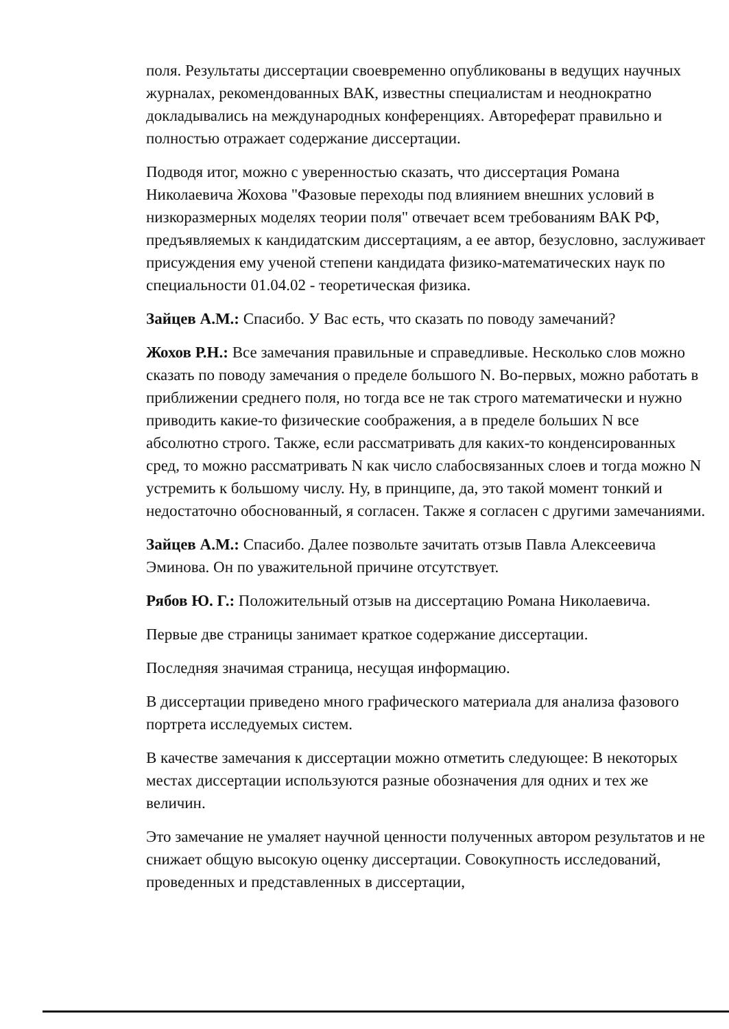поля. Результаты диссертации своевременно опубликованы в ведущих научных журналах, рекомендованных ВАК, известны специалистам и неоднократно докладывались на международных конференциях. Автореферат правильно и полностью отражает содержание диссертации.
Подводя итог, можно с уверенностью сказать, что диссертация Романа Николаевича Жохова "Фазовые переходы под влиянием внешних условий в низкоразмерных моделях теории поля" отвечает всем требованиям ВАК РФ, предъявляемых к кандидатским диссертациям, а ее автор, безусловно, заслуживает присуждения ему ученой степени кандидата физико-математических наук по специальности 01.04.02 - теоретическая физика.
Зайцев А.М.: Спасибо. У Вас есть, что сказать по поводу замечаний?
Жохов Р.Н.: Все замечания правильные и справедливые. Несколько слов можно сказать по поводу замечания о пределе большого N. Во-первых, можно работать в приближении среднего поля, но тогда все не так строго математически и нужно приводить какие-то физические соображения, а в пределе больших N все абсолютно строго. Также, если рассматривать для каких-то конденсированных сред, то можно рассматривать N как число слабосвязанных слоев и тогда можно N устремить к большому числу. Ну, в принципе, да, это такой момент тонкий и недостаточно обоснованный, я согласен. Также я согласен с другими замечаниями.
Зайцев А.М.: Спасибо. Далее позвольте зачитать отзыв Павла Алексеевича Эминова. Он по уважительной причине отсутствует.
Рябов Ю. Г.: Положительный отзыв на диссертацию Романа Николаевича.
Первые две страницы занимает краткое содержание диссертации.
Последняя значимая страница, несущая информацию.
В диссертации приведено много графического материала для анализа фазового портрета исследуемых систем.
В качестве замечания к диссертации можно отметить следующее: В некоторых местах диссертации используются разные обозначения для одних и тех же величин.
Это замечание не умаляет научной ценности полученных автором результатов и не снижает общую высокую оценку диссертации. Совокупность исследований, проведенных и представленных в диссертации,